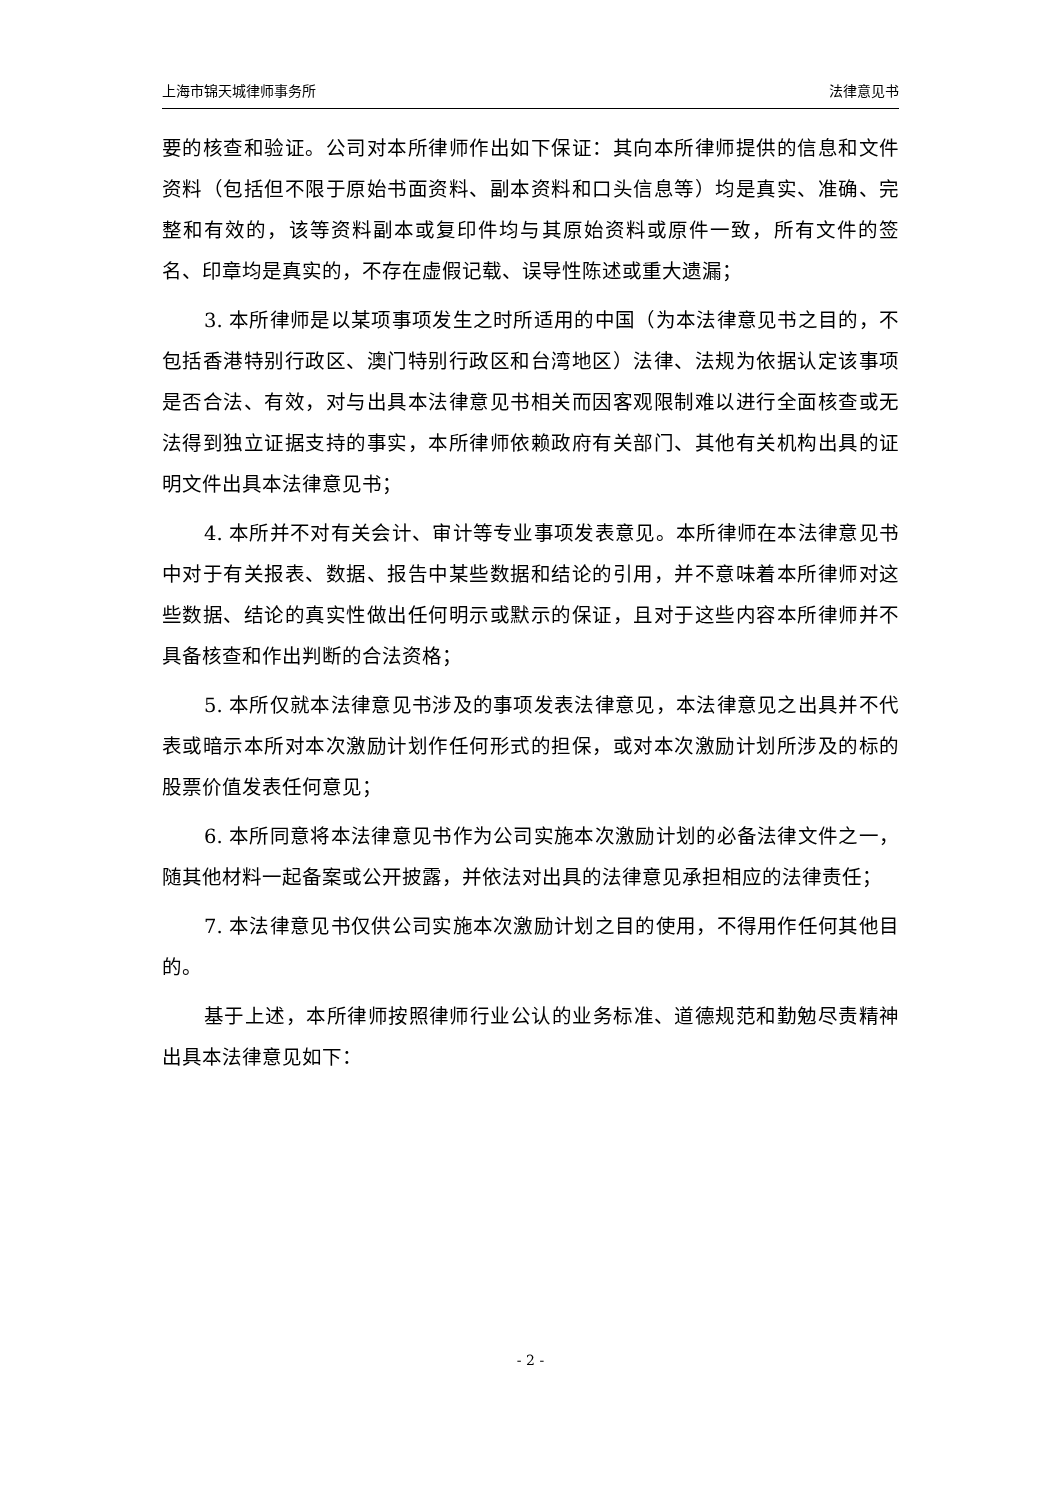上海市锦天城律师事务所 法律意见书
要的核查和验证。公司对本所律师作出如下保证：其向本所律师提供的信息和文件资料（包括但不限于原始书面资料、副本资料和口头信息等）均是真实、准确、完整和有效的，该等资料副本或复印件均与其原始资料或原件一致，所有文件的签名、印章均是真实的，不存在虚假记载、误导性陈述或重大遗漏；
3. 本所律师是以某项事项发生之时所适用的中国（为本法律意见书之目的，不包括香港特别行政区、澳门特别行政区和台湾地区）法律、法规为依据认定该事项是否合法、有效，对与出具本法律意见书相关而因客观限制难以进行全面核查或无法得到独立证据支持的事实，本所律师依赖政府有关部门、其他有关机构出具的证明文件出具本法律意见书；
4. 本所并不对有关会计、审计等专业事项发表意见。本所律师在本法律意见书中对于有关报表、数据、报告中某些数据和结论的引用，并不意味着本所律师对这些数据、结论的真实性做出任何明示或默示的保证，且对于这些内容本所律师并不具备核查和作出判断的合法资格；
5. 本所仅就本法律意见书涉及的事项发表法律意见，本法律意见之出具并不代表或暗示本所对本次激励计划作任何形式的担保，或对本次激励计划所涉及的标的股票价值发表任何意见；
6. 本所同意将本法律意见书作为公司实施本次激励计划的必备法律文件之一，随其他材料一起备案或公开披露，并依法对出具的法律意见承担相应的法律责任；
7. 本法律意见书仅供公司实施本次激励计划之目的使用，不得用作任何其他目的。
基于上述，本所律师按照律师行业公认的业务标准、道德规范和勤勉尽责精神出具本法律意见如下：
- 2 -